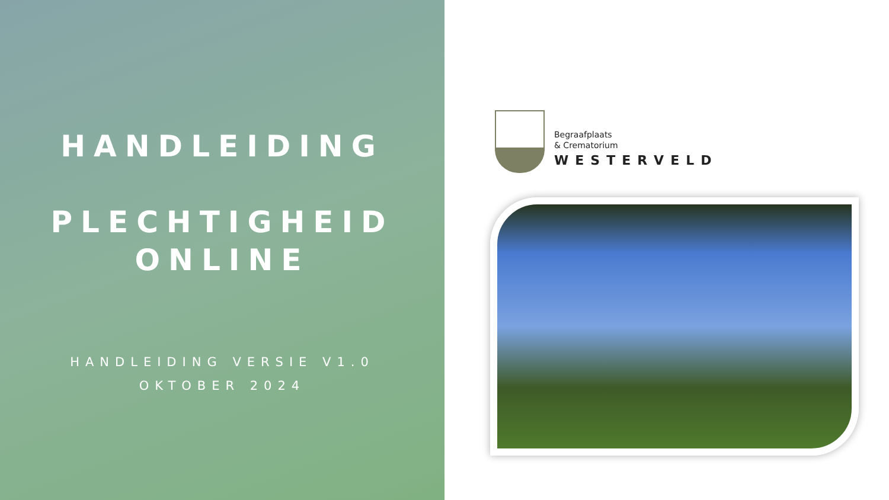HANDLEIDING
PLECHTIGHEID
ONLINE
HANDLEIDING VERSIE V1.0
OKTOBER 2024
Begraafplaats
& Crematorium
WESTERVELD